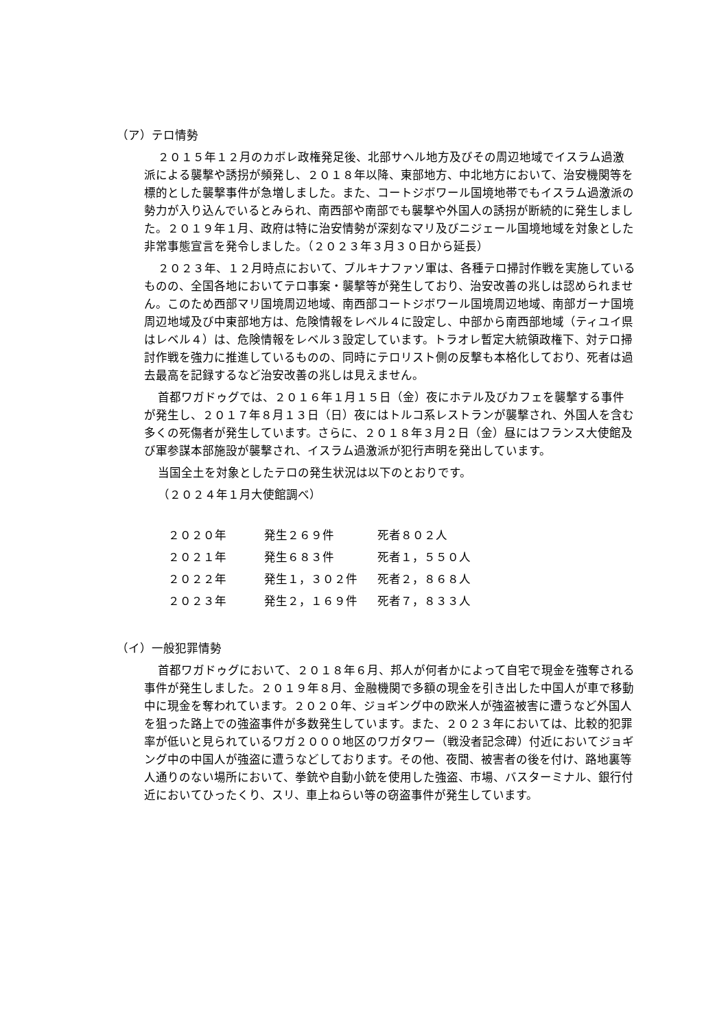（ア）テロ情勢
２０１５年１２月のカボレ政権発足後、北部サヘル地方及びその周辺地域でイスラム過激派による襲撃や誘拐が頻発し、２０１８年以降、東部地方、中北地方において、治安機関等を標的とした襲撃事件が急増しました。また、コートジボワール国境地帯でもイスラム過激派の勢力が入り込んでいるとみられ、南西部や南部でも襲撃や外国人の誘拐が断続的に発生しました。２０１９年１月、政府は特に治安情勢が深刻なマリ及びニジェール国境地域を対象とした非常事態宣言を発令しました。（２０２３年３月３０日から延長）
２０２３年、１２月時点において、ブルキナファソ軍は、各種テロ掃討作戦を実施しているものの、全国各地においてテロ事案・襲撃等が発生しており、治安改善の兆しは認められません。このため西部マリ国境周辺地域、南西部コートジボワール国境周辺地域、南部ガーナ国境周辺地域及び中東部地方は、危険情報をレベル４に設定し、中部から南西部地域（ティユイ県はレベル４）は、危険情報をレベル３設定しています。トラオレ暫定大統領政権下、対テロ掃討作戦を強力に推進しているものの、同時にテロリスト側の反撃も本格化しており、死者は過去最高を記録するなど治安改善の兆しは見えません。
首都ワガドゥグでは、２０１６年１月１５日（金）夜にホテル及びカフェを襲撃する事件が発生し、２０１７年８月１３日（日）夜にはトルコ系レストランが襲撃され、外国人を含む多くの死傷者が発生しています。さらに、２０１８年３月２日（金）昼にはフランス大使館及び軍参謀本部施設が襲撃され、イスラム過激派が犯行声明を発出しています。
当国全土を対象としたテロの発生状況は以下のとおりです。
（２０２４年１月大使館調べ）
| ２０２０年 | 発生２６９件 | 死者８０２人 |
| ２０２１年 | 発生６８３件 | 死者１，５５０人 |
| ２０２２年 | 発生１，３０２件 | 死者２，８６８人 |
| ２０２３年 | 発生２，１６９件 | 死者７，８３３人 |
（イ）一般犯罪情勢
首都ワガドゥグにおいて、２０１８年６月、邦人が何者かによって自宅で現金を強奪される事件が発生しました。２０１９年８月、金融機関で多額の現金を引き出した中国人が車で移動中に現金を奪われています。２０２０年、ジョギング中の欧米人が強盗被害に遭うなど外国人を狙った路上での強盗事件が多数発生しています。また、２０２３年においては、比較的犯罪率が低いと見られているワガ２０００地区のワガタワー（戦没者記念碑）付近においてジョギング中の中国人が強盗に遭うなどしております。その他、夜間、被害者の後を付け、路地裏等人通りのない場所において、拳銃や自動小銃を使用した強盗、市場、バスターミナル、銀行付近においてひったくり、スリ、車上ねらい等の窃盗事件が発生しています。